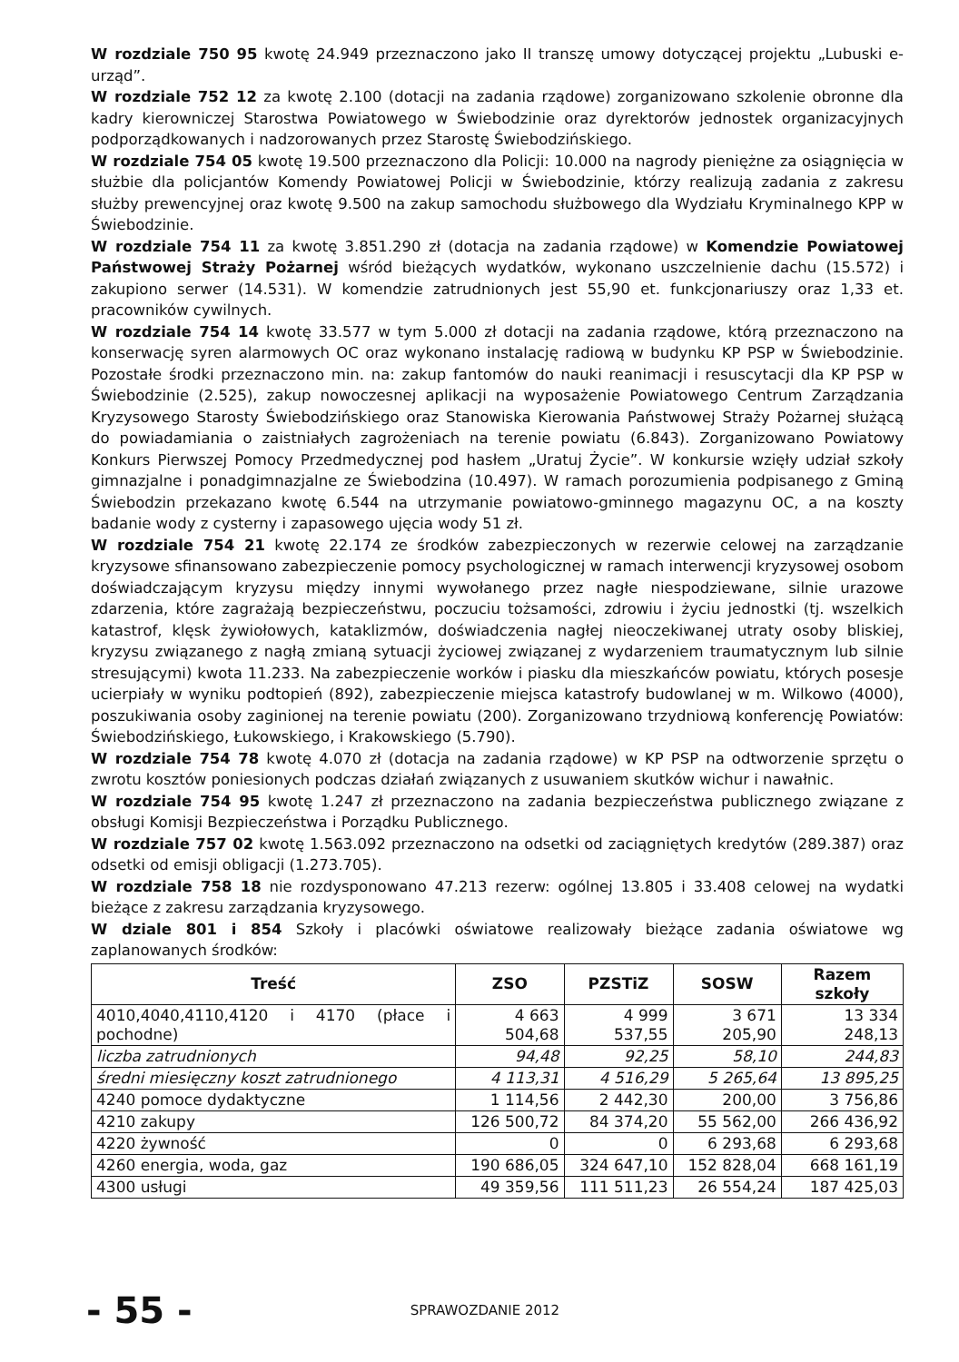W rozdziale 750 95 kwotę 24.949 przeznaczono jako II transzę umowy dotyczącej projektu „Lubuski e-urząd”.
W rozdziale 752 12 za kwotę 2.100 (dotacji na zadania rządowe) zorganizowano szkolenie obronne dla kadry kierowniczej Starostwa Powiatowego w Świebodzinie oraz dyrektorów jednostek organizacyjnych podporządkowanych i nadzorowanych przez Starostę Świebodzińskiego.
W rozdziale 754 05 kwotę 19.500 przeznaczono dla Policji: 10.000 na nagrody pieniężne za osiągnięcia w służbie dla policjantów Komendy Powiatowej Policji w Świebodzinie, którzy realizują zadania z zakresu służby prewencyjnej oraz kwotę 9.500 na zakup samochodu służbowego dla Wydziału Kryminalnego KPP w Świebodzinie.
W rozdziale 754 11 za kwotę 3.851.290 zł (dotacja na zadania rządowe) w Komendzie Powiatowej Państwowej Straży Pożarnej wśród bieżących wydatków, wykonano uszczelnienie dachu (15.572) i zakupiono serwer (14.531). W komendzie zatrudnionych jest 55,90 et. funkcjonariuszy oraz 1,33 et. pracowników cywilnych.
W rozdziale 754 14 kwotę 33.577 w tym 5.000 zł dotacji na zadania rządowe, którą przeznaczono na konserwację syren alarmowych OC oraz wykonano instalację radiową w budynku KP PSP w Świebodzinie. Pozostałe środki przeznaczono min. na: zakup fantomów do nauki reanimacji i resuscytacji dla KP PSP w Świebodzinie (2.525), zakup nowoczesnej aplikacji na wyposażenie Powiatowego Centrum Zarządzania Kryzysowego Starosty Świebodzińskiego oraz Stanowiska Kierowania Państwowej Straży Pożarnej służącą do powiadamiania o zaistniałych zagrożeniach na terenie powiatu (6.843). Zorganizowano Powiatowy Konkurs Pierwszej Pomocy Przedmedycznej pod hasłem „Uratuj Życie”. W konkursie wzięły udział szkoły gimnazjalne i ponadgimnazjalne ze Świebodzina (10.497). W ramach porozumienia podpisanego z Gminą Świebodzin przekazano kwotę 6.544 na utrzymanie powiatowo-gminnego magazynu OC, a na koszty badanie wody z cysterny i zapasowego ujęcia wody 51 zł.
W rozdziale 754 21 kwotę 22.174 ze środków zabezpieczonych w rezerwie celowej na zarządzanie kryzysowe sfinansowano zabezpieczenie pomocy psychologicznej w ramach interwencji kryzysowej osobom doświadczającym kryzysu między innymi wywołanego przez nagłe niespodziewane, silnie urazowe zdarzenia, które zagrażają bezpieczeństwu, poczuciu tożsamości, zdrowiu i życiu jednostki (tj. wszelkich katastrof, klęsk żywiołowych, kataklizmów, doświadczenia nagłej nieoczekiwanej utraty osoby bliskiej, kryzysu związanego z nagłą zmianą sytuacji życiowej związanej z wydarzeniem traumatycznym lub silnie stresującymi) kwota 11.233. Na zabezpieczenie worków i piasku dla mieszkańców powiatu, których posesje ucierpiały w wyniku podtopień (892), zabezpieczenie miejsca katastrofy budowlanej w m. Wilkowo (4000), poszukiwania osoby zaginionej na terenie powiatu (200). Zorganizowano trzydniową konferencję Powiatów: Świebodzińskiego, Łukowskiego, i Krakowskiego (5.790).
W rozdziale 754 78 kwotę 4.070 zł (dotacja na zadania rządowe) w KP PSP na odtworzenie sprzętu o zwrotu kosztów poniesionych podczas działań związanych z usuwaniem skutków wichur i nawałnic.
W rozdziale 754 95 kwotę 1.247 zł przeznaczono na zadania bezpieczeństwa publicznego związane z obsługi Komisji Bezpieczeństwa i Porządku Publicznego.
W rozdziale 757 02 kwotę 1.563.092 przeznaczono na odsetki od zaciągniętych kredytów (289.387) oraz odsetki od emisji obligacji (1.273.705).
W rozdziale 758 18 nie rozdysponowano 47.213 rezerw: ogólnej 13.805 i 33.408 celowej na wydatki bieżące z zakresu zarządzania kryzysowego.
W dziale 801 i 854 Szkoły i placówki oświatowe realizowały bieżące zadania oświatowe wg zaplanowanych środków:
| Treść | ZSO | PZSTiZ | SOSW | Razem szkoły |
| --- | --- | --- | --- | --- |
| 4010,4040,4110,4120 i 4170 (płace i pochodne) | 4 663 504,68 | 4 999 537,55 | 3 671 205,90 | 13 334 248,13 |
| liczba zatrudnionych | 94,48 | 92,25 | 58,10 | 244,83 |
| średni miesięczny koszt zatrudnionego | 4 113,31 | 4 516,29 | 5 265,64 | 13 895,25 |
| 4240 pomoce dydaktyczne | 1 114,56 | 2 442,30 | 200,00 | 3 756,86 |
| 4210 zakupy | 126 500,72 | 84 374,20 | 55 562,00 | 266 436,92 |
| 4220 żywność | 0 | 0 | 6 293,68 | 6 293,68 |
| 4260 energia, woda, gaz | 190 686,05 | 324 647,10 | 152 828,04 | 668 161,19 |
| 4300 usługi | 49 359,56 | 111 511,23 | 26 554,24 | 187 425,03 |
- 55 - SPRAWOZDANIE 2012